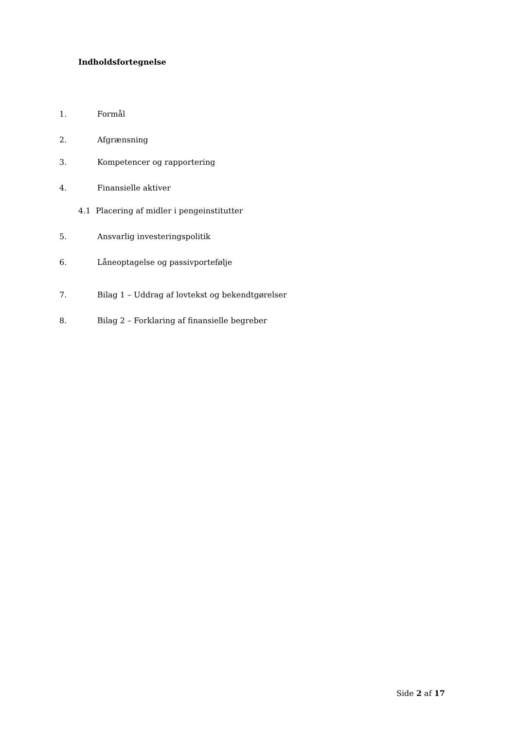Indholdsfortegnelse
1. Formål
2. Afgrænsning
3. Kompetencer og rapportering
4. Finansielle aktiver
4.1 Placering af midler i pengeinstitutter
5. Ansvarlig investeringspolitik
6. Låneoptagelse og passivportefølje
7. Bilag 1 – Uddrag af lovtekst og bekendtgørelser
8. Bilag 2 – Forklaring af finansielle begreber
Side 2 af 17